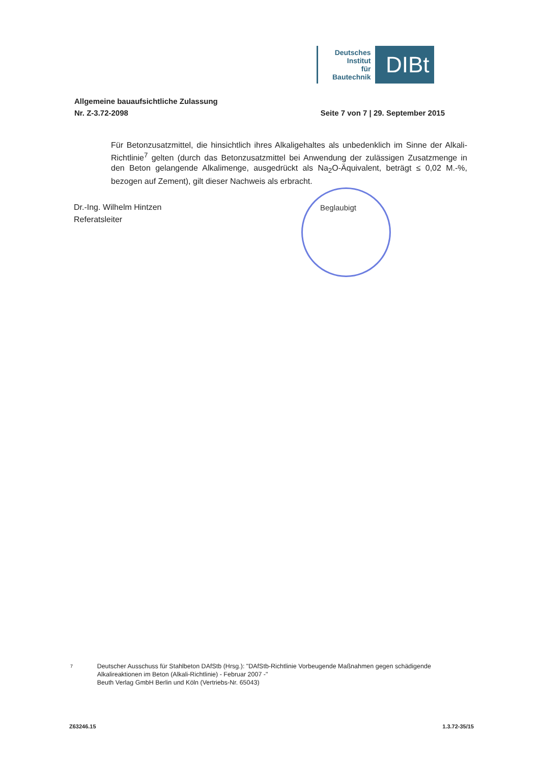Deutsches
Institut
für
Bautechnik
DIBt
Allgemeine bauaufsichtliche Zulassung
Nr. Z-3.72-2098 Seite 7 von 7 | 29. September 2015
Für Betonzusatzmittel, die hinsichtlich ihres Alkaligehaltes als unbedenklich im Sinne der Alkali-Richtlinie<sup>7</sup> gelten (durch das Betonzusatzmittel bei Anwendung der zulässigen Zusatzmenge in den Beton gelangende Alkalimenge, ausgedrückt als Na<sub>2</sub>O-Äquivalent, beträgt ≤ 0,02 M.-%, bezogen auf Zement), gilt dieser Nachweis als erbracht.
Dr.-Ing. Wilhelm Hintzen
Referatsleiter
Beglaubigt
7
Deutscher Ausschuss für Stahlbeton DAfStb (Hrsg.): "DAfStb-Richtlinie Vorbeugende Maßnahmen gegen schädigende Alkalireaktionen im Beton (Alkali-Richtlinie) - Februar 2007 -"
Beuth Verlag GmbH Berlin und Köln (Vertriebs-Nr. 65043)
Z63246.15 1.3.72-35/15